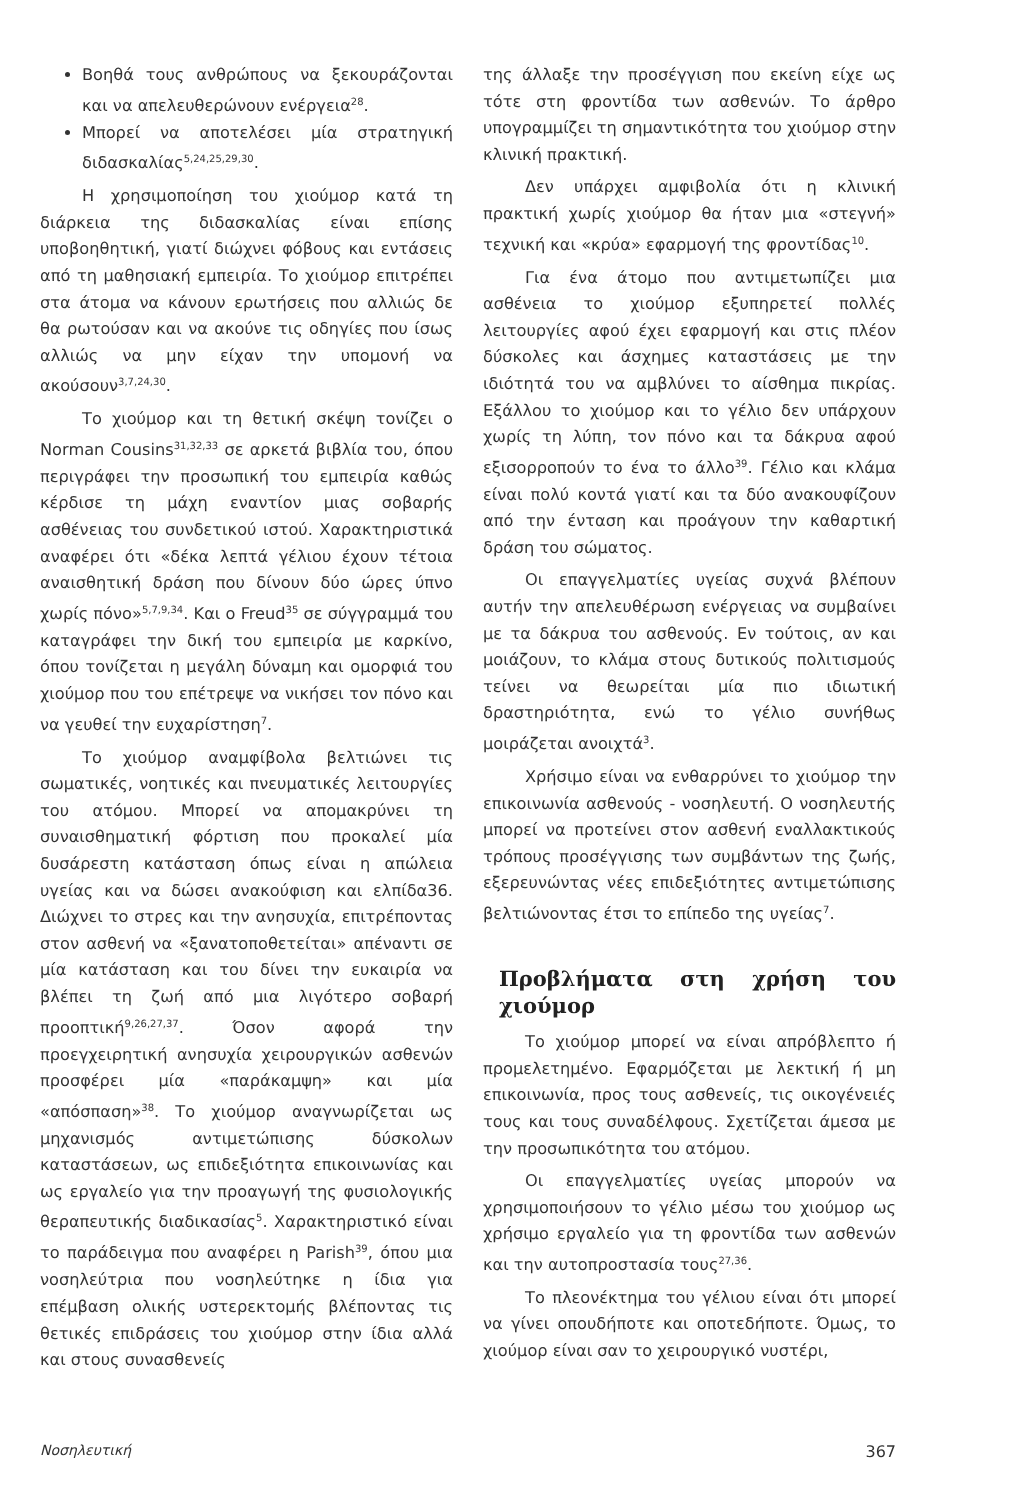Βοηθά τους ανθρώπους να ξεκουράζονται και να απελευθερώνουν ενέργεια<sup>28</sup>.
Μπορεί να αποτελέσει μία στρατηγική διδασκαλίας<sup>5,24,25,29,30</sup>.
Η χρησιμοποίηση του χιούμορ κατά τη διάρκεια της διδασκαλίας είναι επίσης υποβοηθητική, γιατί διώχνει φόβους και εντάσεις από τη μαθησιακή εμπειρία. Το χιούμορ επιτρέπει στα άτομα να κάνουν ερωτήσεις που αλλιώς δε θα ρωτούσαν και να ακούνε τις οδηγίες που ίσως αλλιώς να μην είχαν την υπομονή να ακούσουν<sup>3,7,24,30</sup>.
Το χιούμορ και τη θετική σκέψη τονίζει ο Norman Cousins<sup>31,32,33</sup> σε αρκετά βιβλία του, όπου περιγράφει την προσωπική του εμπειρία καθώς κέρδισε τη μάχη εναντίον μιας σοβαρής ασθένειας του συνδετικού ιστού. Χαρακτηριστικά αναφέρει ότι «δέκα λεπτά γέλιου έχουν τέτοια αναισθητική δράση που δίνουν δύο ώρες ύπνο χωρίς πόνο»<sup>5,7,9,34</sup>. Και ο Freud<sup>35</sup> σε σύγγραμμά του καταγράφει την δική του εμπειρία με καρκίνο, όπου τονίζεται η μεγάλη δύναμη και ομορφιά του χιούμορ που του επέτρεψε να νικήσει τον πόνο και να γευθεί την ευχαρίστηση<sup>7</sup>.
Το χιούμορ αναμφίβολα βελτιώνει τις σωματικές, νοητικές και πνευματικές λειτουργίες του ατόμου. Μπορεί να απομακρύνει τη συναισθηματική φόρτιση που προκαλεί μία δυσάρεστη κατάσταση όπως είναι η απώλεια υγείας και να δώσει ανακούφιση και ελπίδα36. Διώχνει το στρες και την ανησυχία, επιτρέποντας στον ασθενή να «ξανατοποθετείται» απέναντι σε μία κατάσταση και του δίνει την ευκαιρία να βλέπει τη ζωή από μια λιγότερο σοβαρή προοπτική<sup>9,26,27,37</sup>. Όσον αφορά την προεγχειρητική ανησυχία χειρουργικών ασθενών προσφέρει μία «παράκαμψη» και μία «απόσπαση»<sup>38</sup>. Το χιούμορ αναγνωρίζεται ως μηχανισμός αντιμετώπισης δύσκολων καταστάσεων, ως επιδεξιότητα επικοινωνίας και ως εργαλείο για την προαγωγή της φυσιολογικής θεραπευτικής διαδικασίας<sup>5</sup>. Χαρακτηριστικό είναι το παράδειγμα που αναφέρει η Parish<sup>39</sup>, όπου μια νοσηλεύτρια που νοσηλεύτηκε η ίδια για επέμβαση ολικής υστερεκτομής βλέποντας τις θετικές επιδράσεις του χιούμορ στην ίδια αλλά και στους συνασθενείς
της άλλαξε την προσέγγιση που εκείνη είχε ως τότε στη φροντίδα των ασθενών. Το άρθρο υπογραμμίζει τη σημαντικότητα του χιούμορ στην κλινική πρακτική.
Δεν υπάρχει αμφιβολία ότι η κλινική πρακτική χωρίς χιούμορ θα ήταν μια «στεγνή» τεχνική και «κρύα» εφαρμογή της φροντίδας<sup>10</sup>.
Για ένα άτομο που αντιμετωπίζει μια ασθένεια το χιούμορ εξυπηρετεί πολλές λειτουργίες αφού έχει εφαρμογή και στις πλέον δύσκολες και άσχημες καταστάσεις με την ιδιότητά του να αμβλύνει το αίσθημα πικρίας. Εξάλλου το χιούμορ και το γέλιο δεν υπάρχουν χωρίς τη λύπη, τον πόνο και τα δάκρυα αφού εξισορροπούν το ένα το άλλο<sup>39</sup>. Γέλιο και κλάμα είναι πολύ κοντά γιατί και τα δύο ανακουφίζουν από την ένταση και προάγουν την καθαρτική δράση του σώματος.
Οι επαγγελματίες υγείας συχνά βλέπουν αυτήν την απελευθέρωση ενέργειας να συμβαίνει με τα δάκρυα του ασθενούς. Εν τούτοις, αν και μοιάζουν, το κλάμα στους δυτικούς πολιτισμούς τείνει να θεωρείται μία πιο ιδιωτική δραστηριότητα, ενώ το γέλιο συνήθως μοιράζεται ανοιχτά<sup>3</sup>.
Χρήσιμο είναι να ενθαρρύνει το χιούμορ την επικοινωνία ασθενούς - νοσηλευτή. Ο νοσηλευτής μπορεί να προτείνει στον ασθενή εναλλακτικούς τρόπους προσέγγισης των συμβάντων της ζωής, εξερευνώντας νέες επιδεξιότητες αντιμετώπισης βελτιώνοντας έτσι το επίπεδο της υγείας<sup>7</sup>.
Προβλήματα στη χρήση του χιούμορ
Το χιούμορ μπορεί να είναι απρόβλεπτο ή προμελετημένο. Εφαρμόζεται με λεκτική ή μη επικοινωνία, προς τους ασθενείς, τις οικογένειές τους και τους συναδέλφους. Σχετίζεται άμεσα με την προσωπικότητα του ατόμου.
Οι επαγγελματίες υγείας μπορούν να χρησιμοποιήσουν το γέλιο μέσω του χιούμορ ως χρήσιμο εργαλείο για τη φροντίδα των ασθενών και την αυτοπροστασία τους<sup>27,36</sup>.
Το πλεονέκτημα του γέλιου είναι ότι μπορεί να γίνει οπουδήποτε και οποτεδήποτε. Όμως, το χιούμορ είναι σαν το χειρουργικό νυστέρι,
Νοσηλευτική 367